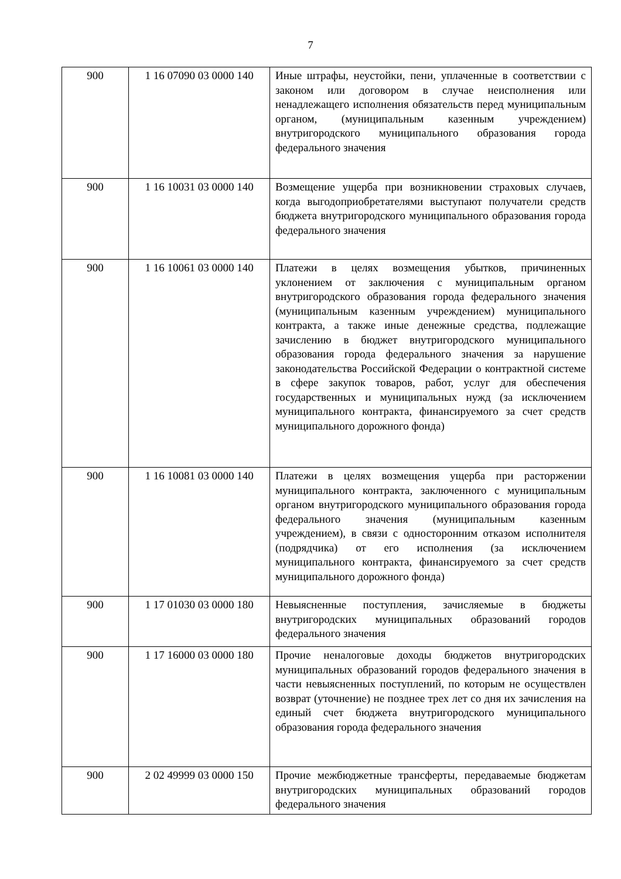7
| 900 | 1 16 07090 03 0000 140 | Иные штрафы, неустойки, пени, уплаченные в соответствии с законом или договором в случае неисполнения или ненадлежащего исполнения обязательств перед муниципальным органом, (муниципальным казенным учреждением) внутригородского муниципального образования города федерального значения |
| 900 | 1 16 10031 03 0000 140 | Возмещение ущерба при возникновении страховых случаев, когда выгодоприобретателями выступают получатели средств бюджета внутригородского муниципального образования города федерального значения |
| 900 | 1 16 10061 03 0000 140 | Платежи в целях возмещения убытков, причиненных уклонением от заключения с муниципальным органом внутригородского образования города федерального значения (муниципальным казенным учреждением) муниципального контракта, а также иные денежные средства, подлежащие зачислению в бюджет внутригородского муниципального образования города федерального значения за нарушение законодательства Российской Федерации о контрактной системе в сфере закупок товаров, работ, услуг для обеспечения государственных и муниципальных нужд (за исключением муниципального контракта, финансируемого за счет средств муниципального дорожного фонда) |
| 900 | 1 16 10081 03 0000 140 | Платежи в целях возмещения ущерба при расторжении муниципального контракта, заключенного с муниципальным органом внутригородского муниципального образования города федерального значения (муниципальным казенным учреждением), в связи с односторонним отказом исполнителя (подрядчика) от его исполнения (за исключением муниципального контракта, финансируемого за счет средств муниципального дорожного фонда) |
| 900 | 1 17 01030 03 0000 180 | Невыясненные поступления, зачисляемые в бюджеты внутригородских муниципальных образований городов федерального значения |
| 900 | 1 17 16000 03 0000 180 | Прочие неналоговые доходы бюджетов внутригородских муниципальных образований городов федерального значения в части невыясненных поступлений, по которым не осуществлен возврат (уточнение) не позднее трех лет со дня их зачисления на единый счет бюджета внутригородского муниципального образования города федерального значения |
| 900 | 2 02 49999 03 0000 150 | Прочие межбюджетные трансферты, передаваемые бюджетам внутригородских муниципальных образований городов федерального значения |